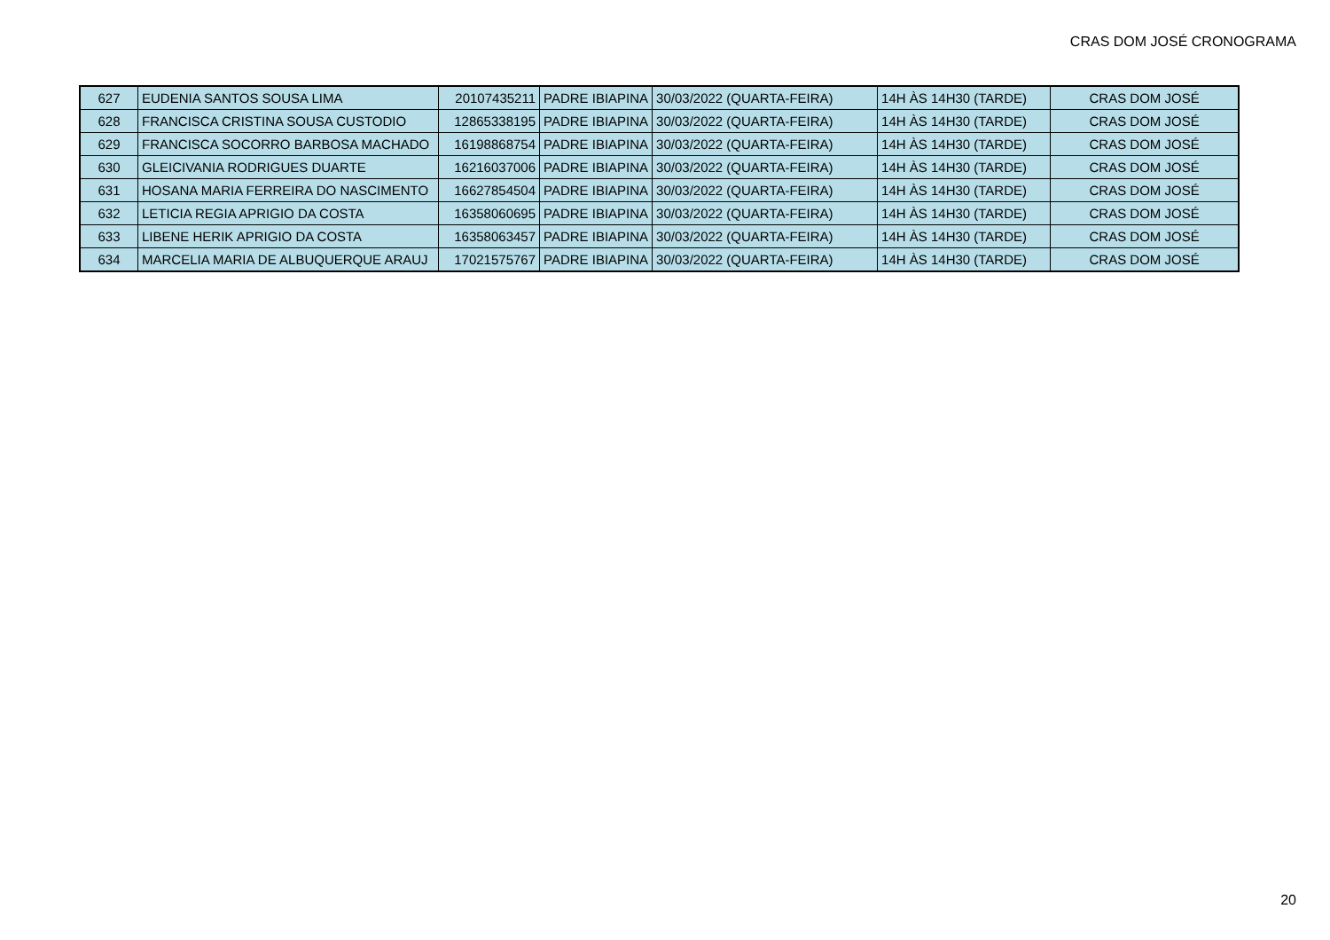CRAS DOM JOSÉ CRONOGRAMA
| 627 | EUDENIA SANTOS SOUSA LIMA | 20107435211 | PADRE IBIAPINA | 30/03/2022 (QUARTA-FEIRA) | 14H ÀS 14H30 (TARDE) | CRAS DOM JOSÉ |
| 628 | FRANCISCA CRISTINA SOUSA CUSTODIO | 12865338195 | PADRE IBIAPINA | 30/03/2022 (QUARTA-FEIRA) | 14H ÀS 14H30 (TARDE) | CRAS DOM JOSÉ |
| 629 | FRANCISCA SOCORRO BARBOSA MACHADO | 16198868754 | PADRE IBIAPINA | 30/03/2022 (QUARTA-FEIRA) | 14H ÀS 14H30 (TARDE) | CRAS DOM JOSÉ |
| 630 | GLEICIVANIA RODRIGUES DUARTE | 16216037006 | PADRE IBIAPINA | 30/03/2022 (QUARTA-FEIRA) | 14H ÀS 14H30 (TARDE) | CRAS DOM JOSÉ |
| 631 | HOSANA MARIA FERREIRA DO NASCIMENTO | 16627854504 | PADRE IBIAPINA | 30/03/2022 (QUARTA-FEIRA) | 14H ÀS 14H30 (TARDE) | CRAS DOM JOSÉ |
| 632 | LETICIA REGIA APRIGIO DA COSTA | 16358060695 | PADRE IBIAPINA | 30/03/2022 (QUARTA-FEIRA) | 14H ÀS 14H30 (TARDE) | CRAS DOM JOSÉ |
| 633 | LIBENE HERIK APRIGIO DA COSTA | 16358063457 | PADRE IBIAPINA | 30/03/2022 (QUARTA-FEIRA) | 14H ÀS 14H30 (TARDE) | CRAS DOM JOSÉ |
| 634 | MARCELIA MARIA DE ALBUQUERQUE ARAUJ | 17021575767 | PADRE IBIAPINA | 30/03/2022 (QUARTA-FEIRA) | 14H ÀS 14H30 (TARDE) | CRAS DOM JOSÉ |
20